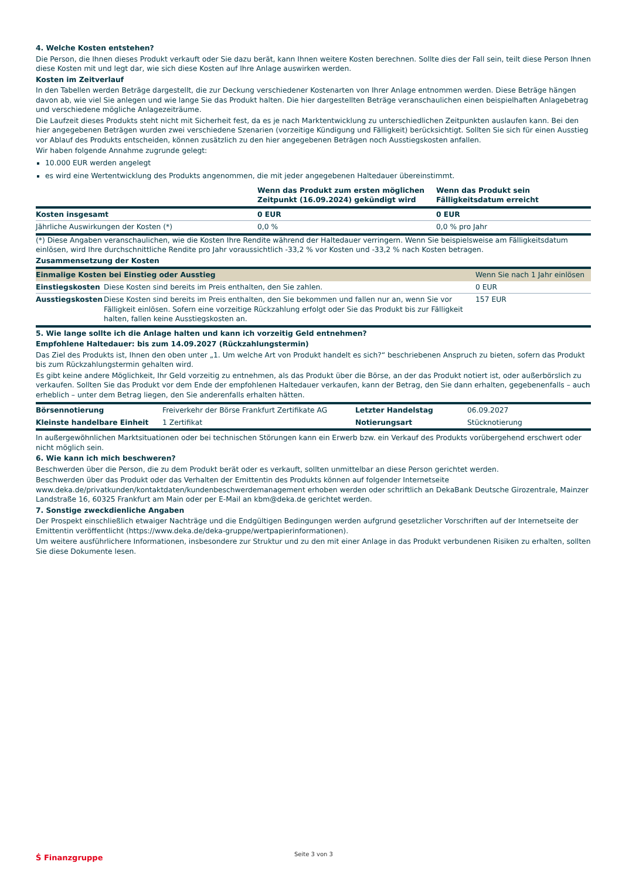4. Welche Kosten entstehen?
Die Person, die Ihnen dieses Produkt verkauft oder Sie dazu berät, kann Ihnen weitere Kosten berechnen. Sollte dies der Fall sein, teilt diese Person Ihnen diese Kosten mit und legt dar, wie sich diese Kosten auf Ihre Anlage auswirken werden.
Kosten im Zeitverlauf
In den Tabellen werden Beträge dargestellt, die zur Deckung verschiedener Kostenarten von Ihrer Anlage entnommen werden. Diese Beträge hängen davon ab, wie viel Sie anlegen und wie lange Sie das Produkt halten. Die hier dargestellten Beträge veranschaulichen einen beispielhaften Anlagebetrag und verschiedene mögliche Anlagezeiträume.
Die Laufzeit dieses Produkts steht nicht mit Sicherheit fest, da es je nach Marktentwicklung zu unterschiedlichen Zeitpunkten auslaufen kann. Bei den hier angegebenen Beträgen wurden zwei verschiedene Szenarien (vorzeitige Kündigung und Fälligkeit) berücksichtigt. Sollten Sie sich für einen Ausstieg vor Ablauf des Produkts entscheiden, können zusätzlich zu den hier angegebenen Beträgen noch Ausstiegskosten anfallen.
Wir haben folgende Annahme zugrunde gelegt:
10.000 EUR werden angelegt
es wird eine Wertentwicklung des Produkts angenommen, die mit jeder angegebenen Haltedauer übereinstimmt.
| | Wenn das Produkt zum ersten möglichen Zeitpunkt (16.09.2024) gekündigt wird | Wenn das Produkt sein Fälligkeitsdatum erreicht |
| --- | --- | --- |
| Kosten insgesamt | 0 EUR | 0 EUR |
| Jährliche Auswirkungen der Kosten (*) | 0,0 % | 0,0 % pro Jahr |
(*) Diese Angaben veranschaulichen, wie die Kosten Ihre Rendite während der Haltedauer verringern. Wenn Sie beispielsweise am Fälligkeitsdatum einlösen, wird Ihre durchschnittliche Rendite pro Jahr voraussichtlich -33,2 % vor Kosten und -33,2 % nach Kosten betragen.
Zusammensetzung der Kosten
| Einmalige Kosten bei Einstieg oder Ausstieg | | Wenn Sie nach 1 Jahr einlösen |
| Einstiegskosten | Diese Kosten sind bereits im Preis enthalten, den Sie zahlen. | 0 EUR |
| Ausstiegskosten | Diese Kosten sind bereits im Preis enthalten, den Sie bekommen und fallen nur an, wenn Sie vor Fälligkeit einlösen. Sofern eine vorzeitige Rückzahlung erfolgt oder Sie das Produkt bis zur Fälligkeit halten, fallen keine Ausstiegskosten an. | 157 EUR |
5. Wie lange sollte ich die Anlage halten und kann ich vorzeitig Geld entnehmen?
Empfohlene Haltedauer: bis zum 14.09.2027 (Rückzahlungstermin)
Das Ziel des Produkts ist, Ihnen den oben unter „1. Um welche Art von Produkt handelt es sich?“ beschriebenen Anspruch zu bieten, sofern das Produkt bis zum Rückzahlungstermin gehalten wird.
Es gibt keine andere Möglichkeit, Ihr Geld vorzeitig zu entnehmen, als das Produkt über die Börse, an der das Produkt notiert ist, oder außerbörslich zu verkaufen. Sollten Sie das Produkt vor dem Ende der empfohlenen Haltedauer verkaufen, kann der Betrag, den Sie dann erhalten, gegebenenfalls – auch erheblich – unter dem Betrag liegen, den Sie anderenfalls erhalten hätten.
| Börsennotierung | Freiverkehr der Börse Frankfurt Zertifikate AG | Letzter Handelstag | 06.09.2027 |
| Kleinste handelbare Einheit | 1 Zertifikat | Notierungsart | Stücknotierung |
In außergewöhnlichen Marktsituationen oder bei technischen Störungen kann ein Erwerb bzw. ein Verkauf des Produkts vorübergehend erschwert oder nicht möglich sein.
6. Wie kann ich mich beschweren?
Beschwerden über die Person, die zu dem Produkt berät oder es verkauft, sollten unmittelbar an diese Person gerichtet werden.
Beschwerden über das Produkt oder das Verhalten der Emittentin des Produkts können auf folgender Internetseite www.deka.de/privatkunden/kontaktdaten/kundenbeschwerdemanagement erhoben werden oder schriftlich an DekaBank Deutsche Girozentrale, Mainzer Landstraße 16, 60325 Frankfurt am Main oder per E-Mail an kbm@deka.de gerichtet werden.
7. Sonstige zweckdienliche Angaben
Der Prospekt einschließlich etwaiger Nachträge und die Endgültigen Bedingungen werden aufgrund gesetzlicher Vorschriften auf der Internetseite der Emittentin veröffentlicht (https://www.deka.de/deka-gruppe/wertpapierinformationen).
Um weitere ausführlichere Informationen, insbesondere zur Struktur und zu den mit einer Anlage in das Produkt verbundenen Risiken zu erhalten, sollten Sie diese Dokumente lesen.
Ṡ Finanzgruppe
Seite 3 von 3